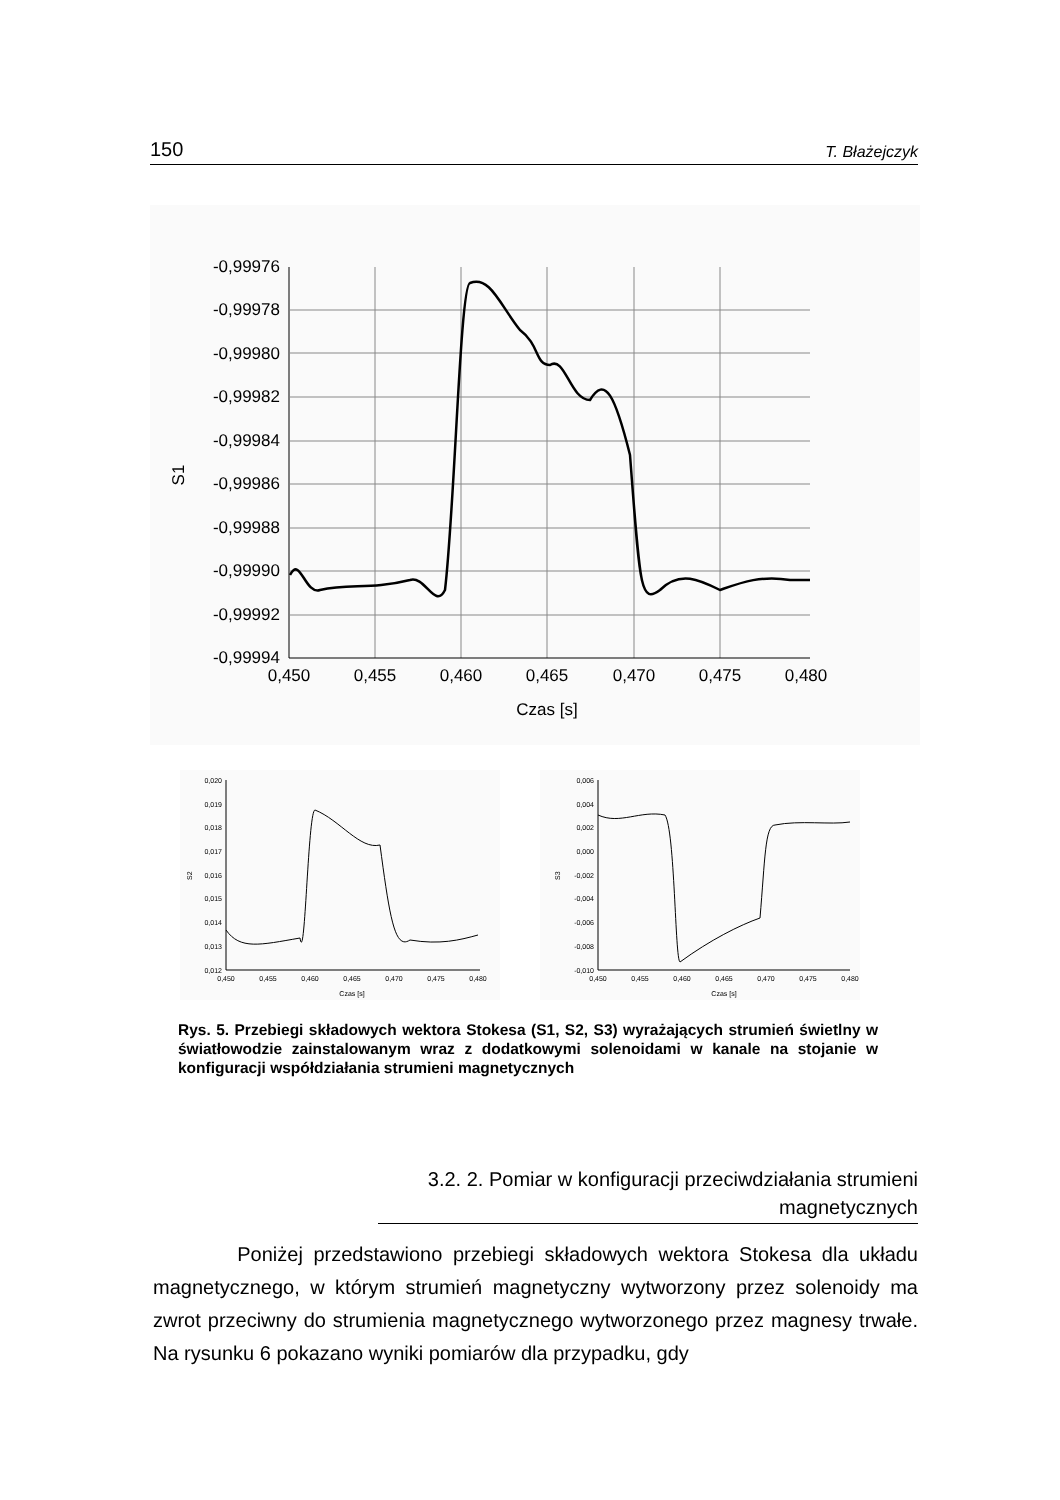150 T. Błażejczyk
-0,99976
-0,99978
-0,99980
-0,99982
-0,99984
-0,99986
-0,99988
-0,99990
-0,99992
-0,99994
0,450
0,455
0,460
0,465
0,470
0,475
0,480
Czas [s]
S1
0,020
0,019
0,018
0,017
0,016
0,015
0,014
0,013
0,012
0,450
0,455
0,460
0,465
0,470
0,475
0,480
Czas [s]
S2
0,006
0,004
0,002
0,000
-0,002
-0,004
-0,006
-0,008
-0,010
0,450
0,455
0,460
0,465
0,470
0,475
0,480
Czas [s]
S3
Rys. 5. Przebiegi składowych wektora Stokesa (S1, S2, S3) wyrażających strumień świetlny w światłowodzie zainstalowanym wraz z dodatkowymi solenoidami w kanale na stojanie w konfiguracji współdziałania strumieni magnetycznych
3.2. 2. Pomiar w konfiguracji przeciwdziałania strumieni magnetycznych
Poniżej przedstawiono przebiegi składowych wektora Stokesa dla układu magnetycznego, w którym strumień magnetyczny wytworzony przez solenoidy ma zwrot przeciwny do strumienia magnetycznego wytworzonego przez magnesy trwałe. Na rysunku 6 pokazano wyniki pomiarów dla przypadku, gdy